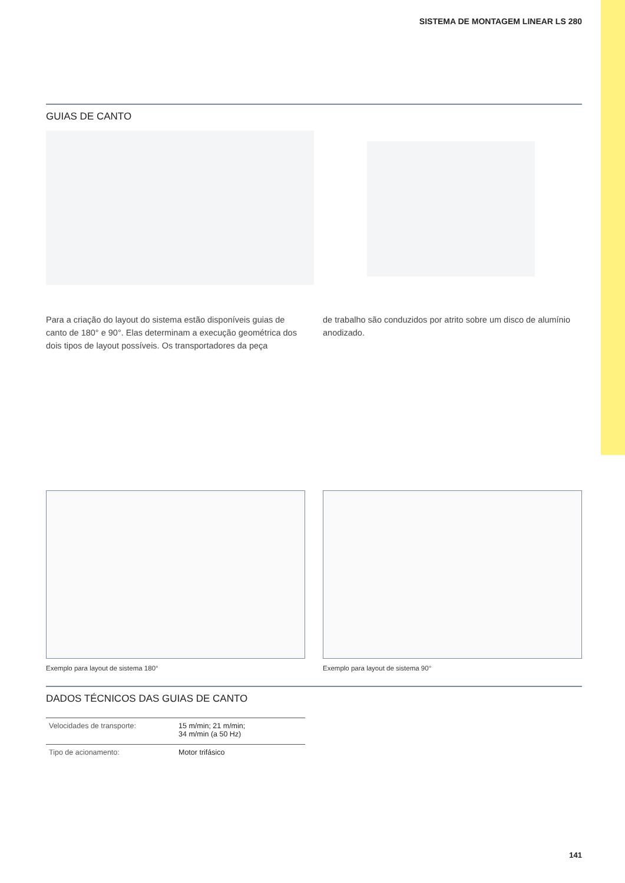SISTEMA DE MONTAGEM LINEAR LS 280
GUIAS DE CANTO
Para a criação do layout do sistema estão disponíveis guias de canto de 180° e 90°. Elas determinam a execução geométrica dos dois tipos de layout possíveis. Os transportadores da peça
de trabalho são conduzidos por atrito sobre um disco de alumínio anodizado.
Exemplo para layout de sistema 180° Exemplo para layout de sistema 90°
DADOS TÉCNICOS DAS GUIAS DE CANTO
| Velocidades de transporte: | 15 m/min; 21 m/min; 34 m/min (a 50 Hz) |
| Tipo de acionamento: | Motor trifásico |
141